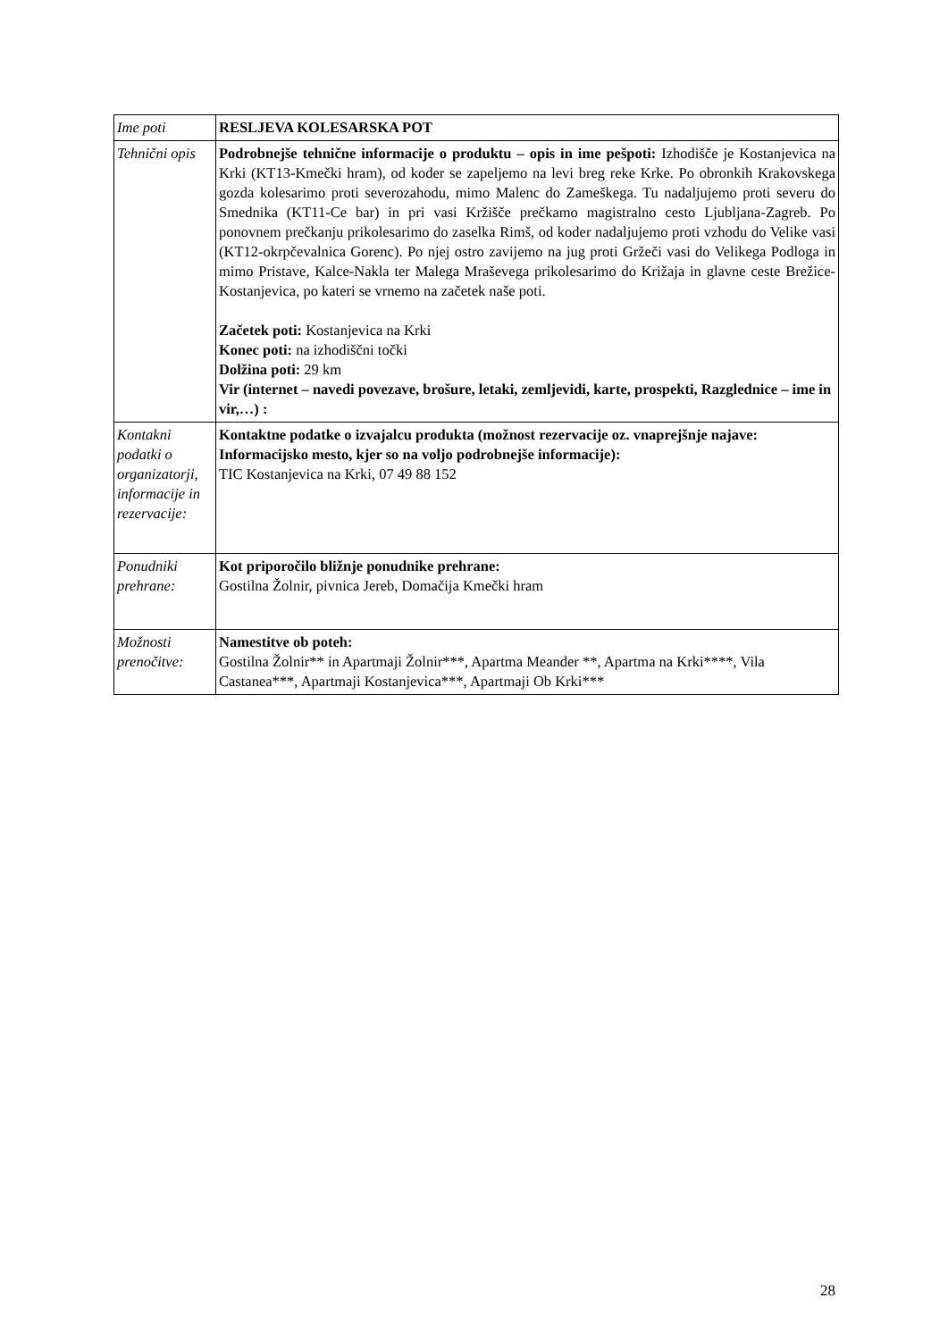| Ime poti | RESLJEVA KOLESARSKA POT |
| Tehnični opis | Podrobnejše tehnične informacije o produktu – opis in ime pešpoti: Izhodišče je Kostanjevica na Krki (KT13-Kmečki hram), od koder se zapeljemo na levi breg reke Krke. Po obronkih Krakovskega gozda kolesarimo proti severozahodu, mimo Malenc do Zameškega. Tu nadaljujemo proti severu do Smednika (KT11-Ce bar) in pri vasi Kržišče prečkamo magistralno cesto Ljubljana-Zagreb. Po ponovnem prečkanju prikolesarimo do zaselka Rimš, od koder nadaljujemo proti vzhodu do Velike vasi (KT12-okrpčevalnica Gorenc). Po njej ostro zavijemo na jug proti Gržeči vasi do Velikega Podloga in mimo Pristave, Kalce-Nakla ter Malega Mraševega prikolesarimo do Križaja in glavne ceste Brežice-Kostanjevica, po kateri se vrnemo na začetek naše poti. Začetek poti: Kostanjevica na Krki Konec poti: na izhodiščni točki Dolžina poti: 29 km Vir (internet – navedi povezave, brošure, letaki, zemljevidi, karte, prospekti, Razglednice – ime in vir,…) : |
| Kontakni podatki o organizatorji, informacije in rezervacije: | Kontaktne podatke o izvajalcu produkta (možnost rezervacije oz. vnaprejšnje najave: Informacijsko mesto, kjer so na voljo podrobnejše informacije): TIC Kostanjevica na Krki, 07 49 88 152 |
| Ponudniki prehrane: | Kot priporočilo bližnje ponudnike prehrane: Gostilna Žolnir, pivnica Jereb, Domačija Kmečki hram |
| Možnosti prenočitve: | Namestitve ob poteh: Gostilna Žolnir** in Apartmaji Žolnir***, Apartma Meander **, Apartma na Krki****, Vila Castanea***, Apartmaji Kostanjevica***, Apartmaji Ob Krki*** |
28